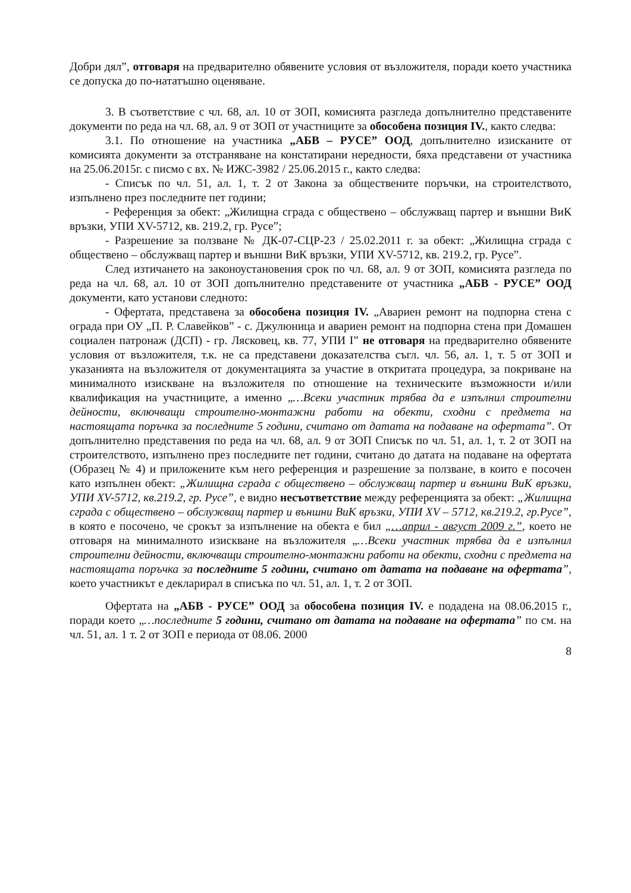Добри дял”, отговаря на предварително обявените условия от възложителя, поради което участника се допуска до по-нататъшно оценяване.
3. В съответствие с чл. 68, ал. 10 от ЗОП, комисията разгледа допълнително представените документи по реда на чл. 68, ал. 9 от ЗОП от участниците за обособена позиция IV., както следва:
3.1. По отношение на участника „АБВ – РУСЕ” ООД, допълнително изисканите от комисията документи за отстраняване на констатирани нередности, бяха представени от участника на 25.06.2015г. с писмо с вх. № ИЖС-3982 / 25.06.2015 г., както следва:
- Списък по чл. 51, ал. 1, т. 2 от Закона за обществените поръчки, на строителството, изпълнено през последните пет години;
- Референция за обект: „Жилищна сграда с обществено – обслужващ партер и външни ВиК връзки, УПИ XV-5712, кв. 219.2, гр. Русе”;
- Разрешение за ползване № ДК-07-СЦР-23 / 25.02.2011 г. за обект: „Жилищна сграда с обществено – обслужващ партер и външни ВиК връзки, УПИ XV-5712, кв. 219.2, гр. Русе”.
След изтичането на законоустановения срок по чл. 68, ал. 9 от ЗОП, комисията разгледа по реда на чл. 68, ал. 10 от ЗОП допълнително представените от участника „АБВ - РУСЕ” ООД документи, като установи следното:
- Офертата, представена за обособена позиция IV. „Авариен ремонт на подпорна стена с ограда при ОУ „П. Р. Славейков” - с. Джулюница и авариен ремонт на подпорна стена при Домашен социален патронаж (ДСП) - гр. Лясковец, кв. 77, УПИ I” не отговаря на предварително обявените условия от възложителя, т.к. не са представени доказателства съгл. чл. 56, ал. 1, т. 5 от ЗОП и указанията на възложителя от документацията за участие в откритата процедура, за покриване на минималното изискване на възложителя по отношение на техническите възможности и/или квалификация на участниците, а именно „…Всеки участник трябва да е изпълнил строителни дейности, включващи строително-монтажни работи на обекти, сходни с предмета на настоящата поръчка за последните 5 години, считано от датата на подаване на офертата”. От допълнително представения по реда на чл. 68, ал. 9 от ЗОП Списък по чл. 51, ал. 1, т. 2 от ЗОП на строителството, изпълнено през последните пет години, считано до датата на подаване на офертата (Образец № 4) и приложените към него референция и разрешение за ползване, в които е посочен като изпълнен обект: „Жилищна сграда с обществено – обслужващ партер и външни ВиК връзки, УПИ XV-5712, кв.219.2, гр. Русе”, е видно несъответствие между референцията за обект: „Жилищна сграда с обществено – обслужващ партер и външни ВиК връзки, УПИ XV – 5712, кв.219.2, гр.Русе”, в която е посочено, че срокът за изпълнение на обекта е бил „…април - август 2009 г.”, което не отговаря на минималното изискване на възложителя „…Всеки участник трябва да е изпълнил строителни дейности, включващи строително-монтажни работи на обекти, сходни с предмета на настоящата поръчка за последните 5 години, считано от датата на подаване на офертата”, което участникът е декларирал в списъка по чл. 51, ал. 1, т. 2 от ЗОП.
Офертата на „АБВ - РУСЕ” ООД за обособена позиция IV. е подадена на 08.06.2015 г., поради което „…последните 5 години, считано от датата на подаване на офертата” по см. на чл. 51, ал. 1 т. 2 от ЗОП е периода от 08.06. 2000
8